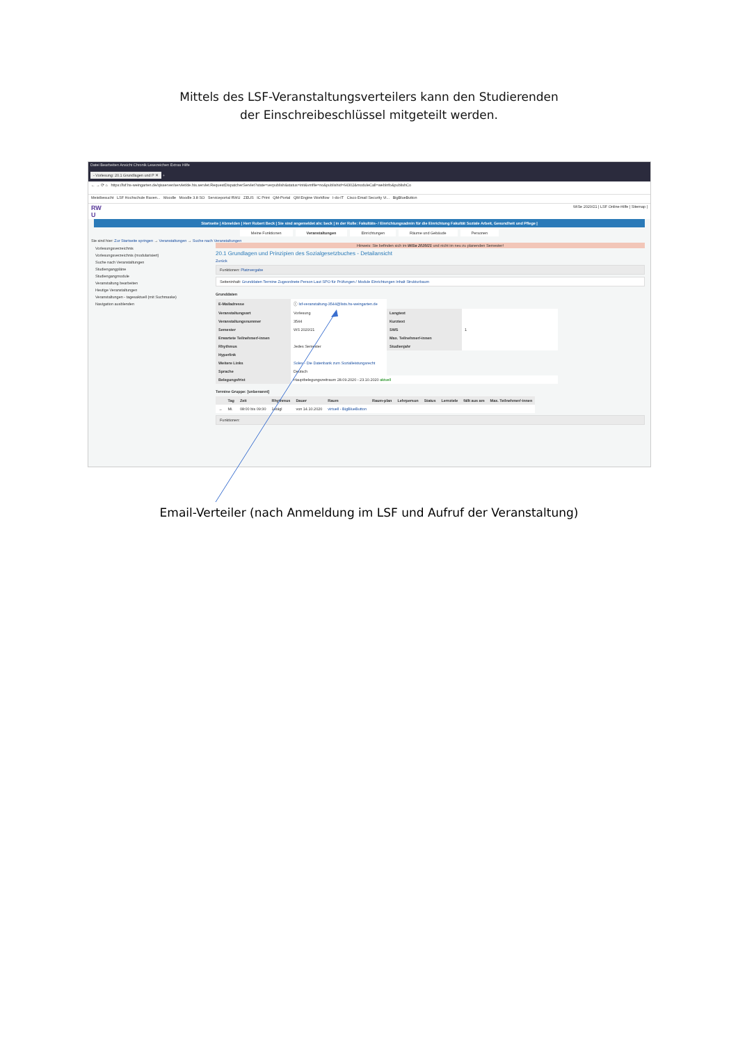Mittels des LSF-Veranstaltungsverteilers kann den Studierenden
der Einschreibeschlüssel mitgeteilt werden.
Datei Bearbeiten Ansicht Chronik Lesezeichen Extras Hilfe
- Vorlesung: 20.1 Grundlagen und P ✕ +
← → ⟳ ⌂ https://lsf.hs-weingarten.de/qisserver/servlet/de.his.servlet.RequestDispatcherServlet?state=verpublish&status=init&vmfile=no&publishid=64302&moduleCall=webInfo&publishCo
Meistbesucht LSF Hochschule Raven... Moodle Moodle 3.8 SO Serviceportal RWU ZEUS IC Print QM-Portal QM Engine Workflow I-do-IT Cisco Email Security Vi... BigBlueButton
RW
U WiSe 2020/21 | LSF Online-Hilfe | Sitemap |
Startseite | Abmelden | Herr Robert Beck | Sie sind angemeldet als: beck | in der Rolle: Fakultäts- / Einrichtungsadmin für die Einrichtung Fakultät Soziale Arbeit, Gesundheit und Pflege |
Meine Funktionen Veranstaltungen Einrichtungen Räume und Gebäude Personen
Sie sind hier: Zur Startseite springen → Veranstaltungen → Suche nach Veranstaltungen
Vorlesungsverzeichnis
Vorlesungsverzeichnis (modularisiert)
Suche nach Veranstaltungen
Studiengangpläne
Studiengangmodule
Veranstaltung bearbeiten
Heutige Veranstaltungen
Veranstaltungen - tagesaktuell (mit Suchmaske)
Navigation ausblenden
Hinweis: Sie befinden sich im WiSe 2020/21 und nicht im neu zu planenden Semester!
20.1 Grundlagen und Prinzipien des Sozialgesetzbuches - Detailansicht
Zurück
Funktionen: Platzvergabe
Seiteninhalt: Grunddaten Termine Zugeordnete Person Laut SPO für Prüfungen / Module Einrichtungen Inhalt Strukturbaum
Grunddaten
| E-Mailadresse | ⓘ lsf-veranstaltung-3544@lists.hs-weingarten.de | | |
| Veranstaltungsart | Vorlesung | Langtext | |
| Veranstaltungsnummer | 3544 | Kurztext | |
| Semester | WS 2020/21 | SWS | 1 |
| Erwartete Teilnehmer/-innen | | Max. Teilnehmer/-innen | |
| Rhythmus | Jedes Semester | Studienjahr | |
| Hyperlink | | | |
| Weitere Links | Solex - Die Datenbank zum Sozialleistungsrecht | | |
| Sprache | Deutsch | | |
| Belegungsfrist | Hauptbelegungszeitraum 28.09.2020 - 23.10.2020 aktuell | | |
Termine Gruppe: [unbenannt]
| | Tag | Zeit | Rhythmus | Dauer | Raum | Raum-plan | Lehrperson | Status | Lernziele | fällt aus am | Max. Teilnehmer/-innen |
| --- | --- | --- | --- | --- | --- | --- | --- | --- | --- | --- | --- |
| → | Mi. | 08:00 bis 09:30 | 14tägl | von 14.10.2020 | virtuell - BigBlueButton | | | | | | |
Funktionen:
Email-Verteiler (nach Anmeldung im LSF und Aufruf der Veranstaltung)